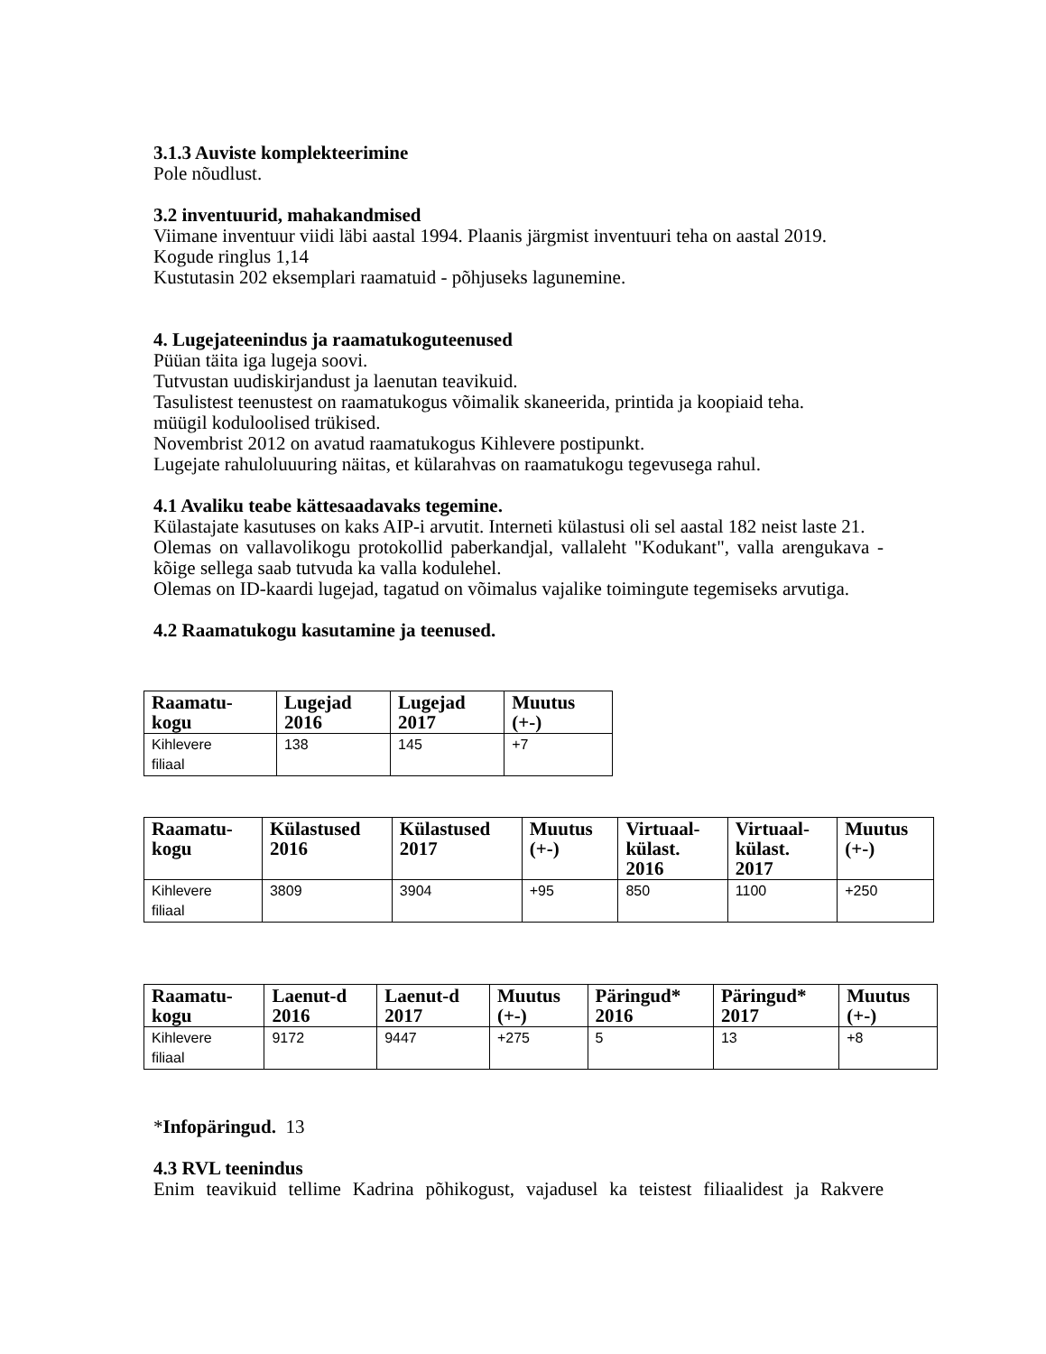3.1.3 Auviste komplekteerimine
Pole nõudlust.
3.2 inventuurid, mahakandmised
Viimane inventuur viidi läbi aastal 1994. Plaanis järgmist inventuuri teha on aastal 2019.
Kogude ringlus 1,14
Kustutasin 202 eksemplari raamatuid - põhjuseks lagunemine.
4. Lugejateenindus ja raamatukoguteenused
Püüan täita iga lugeja soovi.
Tutvustan uudiskirjandust ja laenutan teavikuid.
Tasulistest teenustest on raamatukogus võimalik skaneerida, printida ja koopiaid teha.
müügil koduloolised trükised.
Novembrist 2012 on avatud raamatukogus Kihlevere postipunkt.
Lugejate rahuloluuuring näitas, et külarahvas on raamatukogu tegevusega rahul.
4.1 Avaliku teabe kättesaadavaks tegemine.
Külastajate kasutuses on kaks AIP-i arvutit. Interneti külastusi oli sel aastal 182 neist laste 21.
Olemas on vallavolikogu protokollid paberkandjal, vallaleht "Kodukant", valla arengukava - kõige sellega saab tutvuda ka valla kodulehel.
Olemas on ID-kaardi lugejad, tagatud on võimalus vajalike toimingute tegemiseks arvutiga.
4.2 Raamatukogu kasutamine ja teenused.
| Raamatu- kogu | Lugejad 2016 | Lugejad 2017 | Muutus (+-) |
| --- | --- | --- | --- |
| Kihlevere filiaal | 138 | 145 | +7 |
| Raamatu- kogu | Külastused 2016 | Külastused 2017 | Muutus (+-) | Virtuaal- külast. 2016 | Virtuaal- külast. 2017 | Muutus (+-) |
| --- | --- | --- | --- | --- | --- | --- |
| Kihlevere filiaal | 3809 | 3904 | +95 | 850 | 1100 | +250 |
| Raamatu- kogu | Laenut-d 2016 | Laenut-d 2017 | Muutus (+-) | Päringud* 2016 | Päringud* 2017 | Muutus (+-) |
| --- | --- | --- | --- | --- | --- | --- |
| Kihlevere filiaal | 9172 | 9447 | +275 | 5 | 13 | +8 |
*Infopäringud. 13
4.3 RVL teenindus
Enim teavikuid tellime Kadrina põhikogust, vajadusel ka teistest filiaalidest ja Rakvere